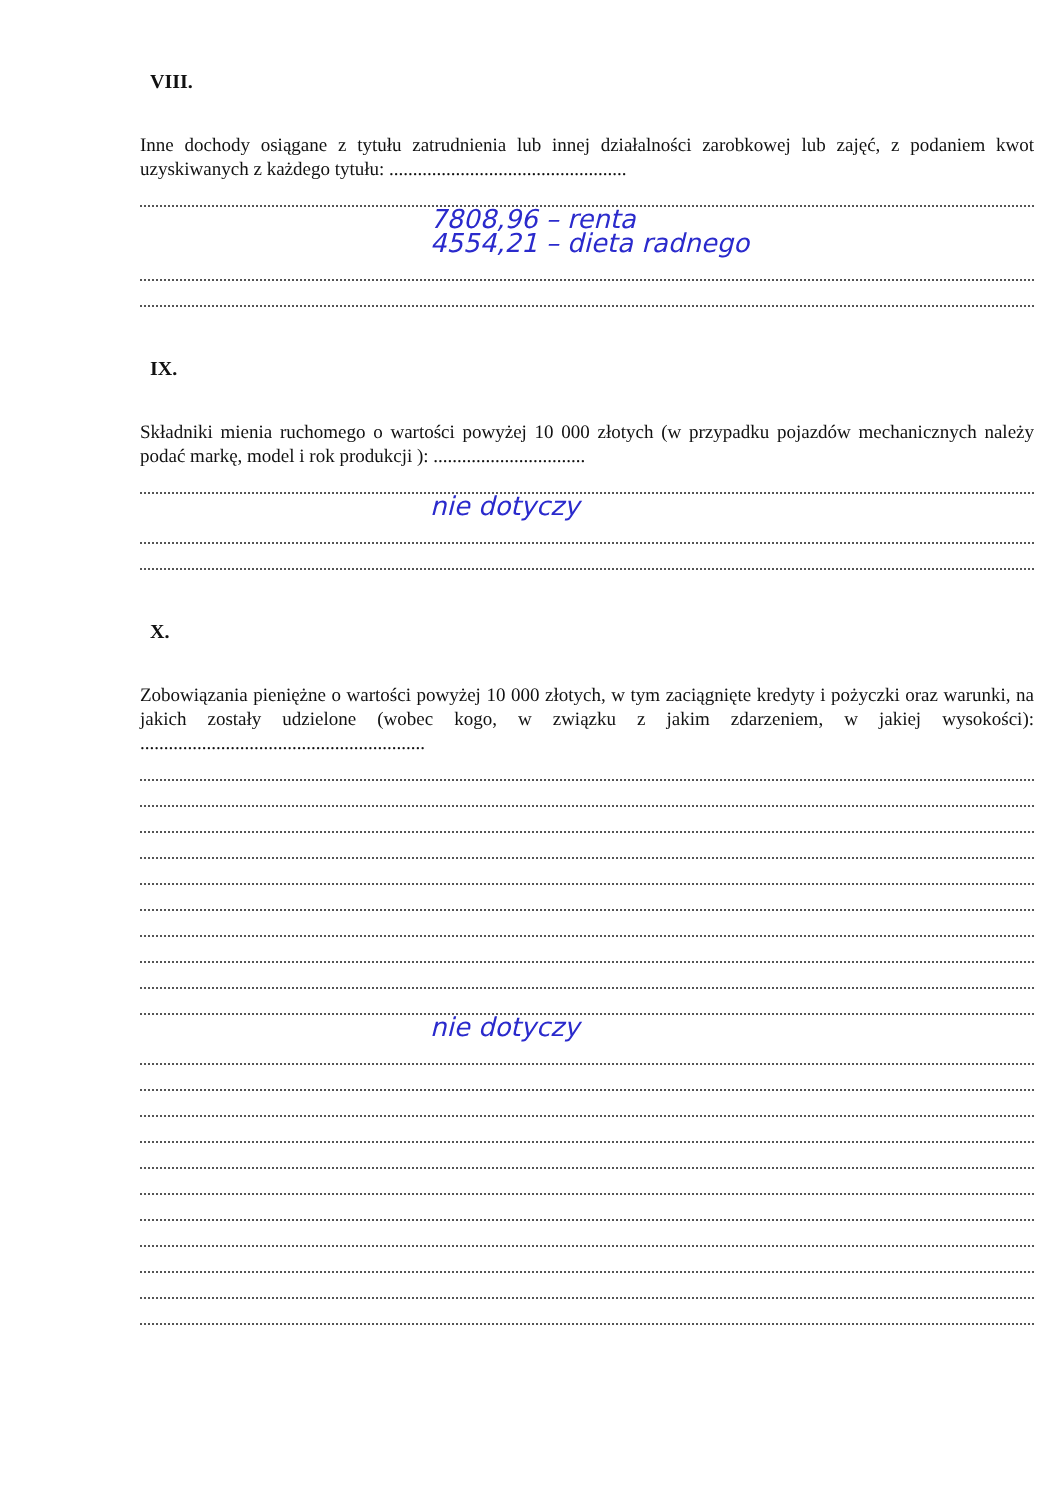VIII.
Inne dochody osiągane z tytułu zatrudnienia lub innej działalności zarobkowej lub zajęć, z podaniem kwot uzyskiwanych z każdego tytułu: ..................................................
7808,96 – renta
4554,21 – dieta radnego
IX.
Składniki mienia ruchomego o wartości powyżej 10 000 złotych (w przypadku pojazdów mechanicznych należy podać markę, model i rok produkcji ): ................................
nie dotyczy
X.
Zobowiązania pieniężne o wartości powyżej 10 000 złotych, w tym zaciągnięte kredyty i pożyczki oraz warunki, na jakich zostały udzielone (wobec kogo, w związku z jakim zdarzeniem, w jakiej wysokości): ............................................................
nie dotyczy